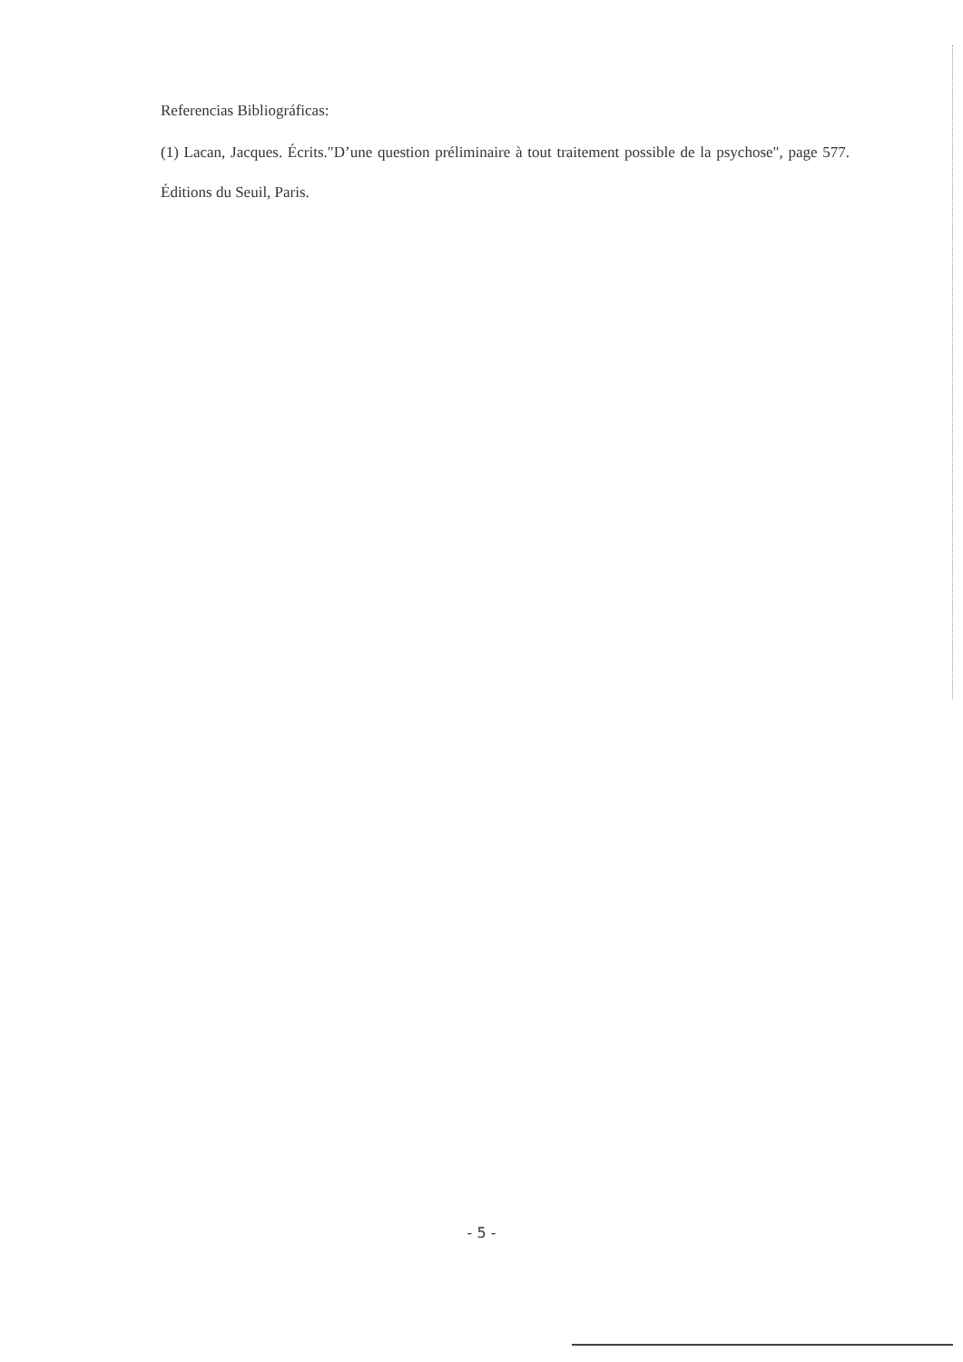Referencias Bibliográficas:
(1) Lacan, Jacques. Écrits."D’une question préliminaire à tout traitement possible de la psychose", page 577. Éditions du Seuil, Paris.
- 5 -